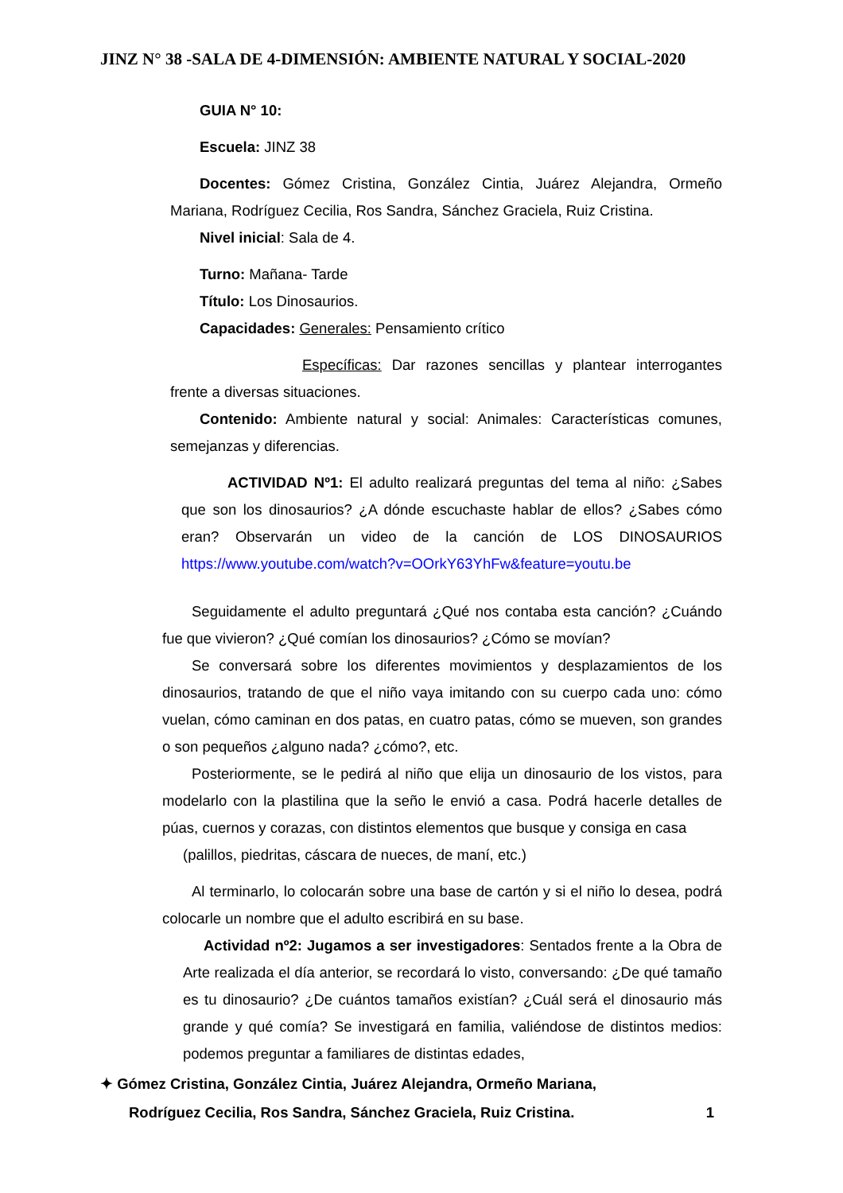JINZ N° 38 -SALA DE 4-DIMENSIÓN: AMBIENTE NATURAL Y SOCIAL-2020
GUIA N° 10:
Escuela: JINZ 38
Docentes: Gómez Cristina, González Cintia, Juárez Alejandra, Ormeño Mariana, Rodríguez Cecilia, Ros Sandra, Sánchez Graciela, Ruiz Cristina.
Nivel inicial: Sala de 4.
Turno: Mañana- Tarde
Título: Los Dinosaurios.
Capacidades: Generales: Pensamiento crítico
Específicas: Dar razones sencillas y plantear interrogantes frente a diversas situaciones.
Contenido: Ambiente natural y social: Animales: Características comunes, semejanzas y diferencias.
ACTIVIDAD Nº1: El adulto realizará preguntas del tema al niño: ¿Sabes que son los dinosaurios? ¿A dónde escuchaste hablar de ellos? ¿Sabes cómo eran? Observarán un video de la canción de LOS DINOSAURIOS https://www.youtube.com/watch?v=OOrkY63YhFw&feature=youtu.be
Seguidamente el adulto preguntará ¿Qué nos contaba esta canción? ¿Cuándo fue que vivieron? ¿Qué comían los dinosaurios? ¿Cómo se movían?
Se conversará sobre los diferentes movimientos y desplazamientos de los dinosaurios, tratando de que el niño vaya imitando con su cuerpo cada uno: cómo vuelan, cómo caminan en dos patas, en cuatro patas, cómo se mueven, son grandes o son pequeños ¿alguno nada? ¿cómo?, etc.
Posteriormente, se le pedirá al niño que elija un dinosaurio de los vistos, para modelarlo con la plastilina que la seño le envió a casa. Podrá hacerle detalles de púas, cuernos y corazas, con distintos elementos que busque y consiga en casa
(palillos, piedritas, cáscara de nueces, de maní, etc.)
Al terminarlo, lo colocarán sobre una base de cartón y si el niño lo desea, podrá colocarle un nombre que el adulto escribirá en su base.
Actividad nº2: Jugamos a ser investigadores: Sentados frente a la Obra de Arte realizada el día anterior, se recordará lo visto, conversando: ¿De qué tamaño es tu dinosaurio? ¿De cuántos tamaños existían? ¿Cuál será el dinosaurio más grande y qué comía? Se investigará en familia, valiéndose de distintos medios: podemos preguntar a familiares de distintas edades,
✦ Gómez Cristina, González Cintia, Juárez Alejandra, Ormeño Mariana,
Rodríguez Cecilia, Ros Sandra, Sánchez Graciela, Ruiz Cristina. 1